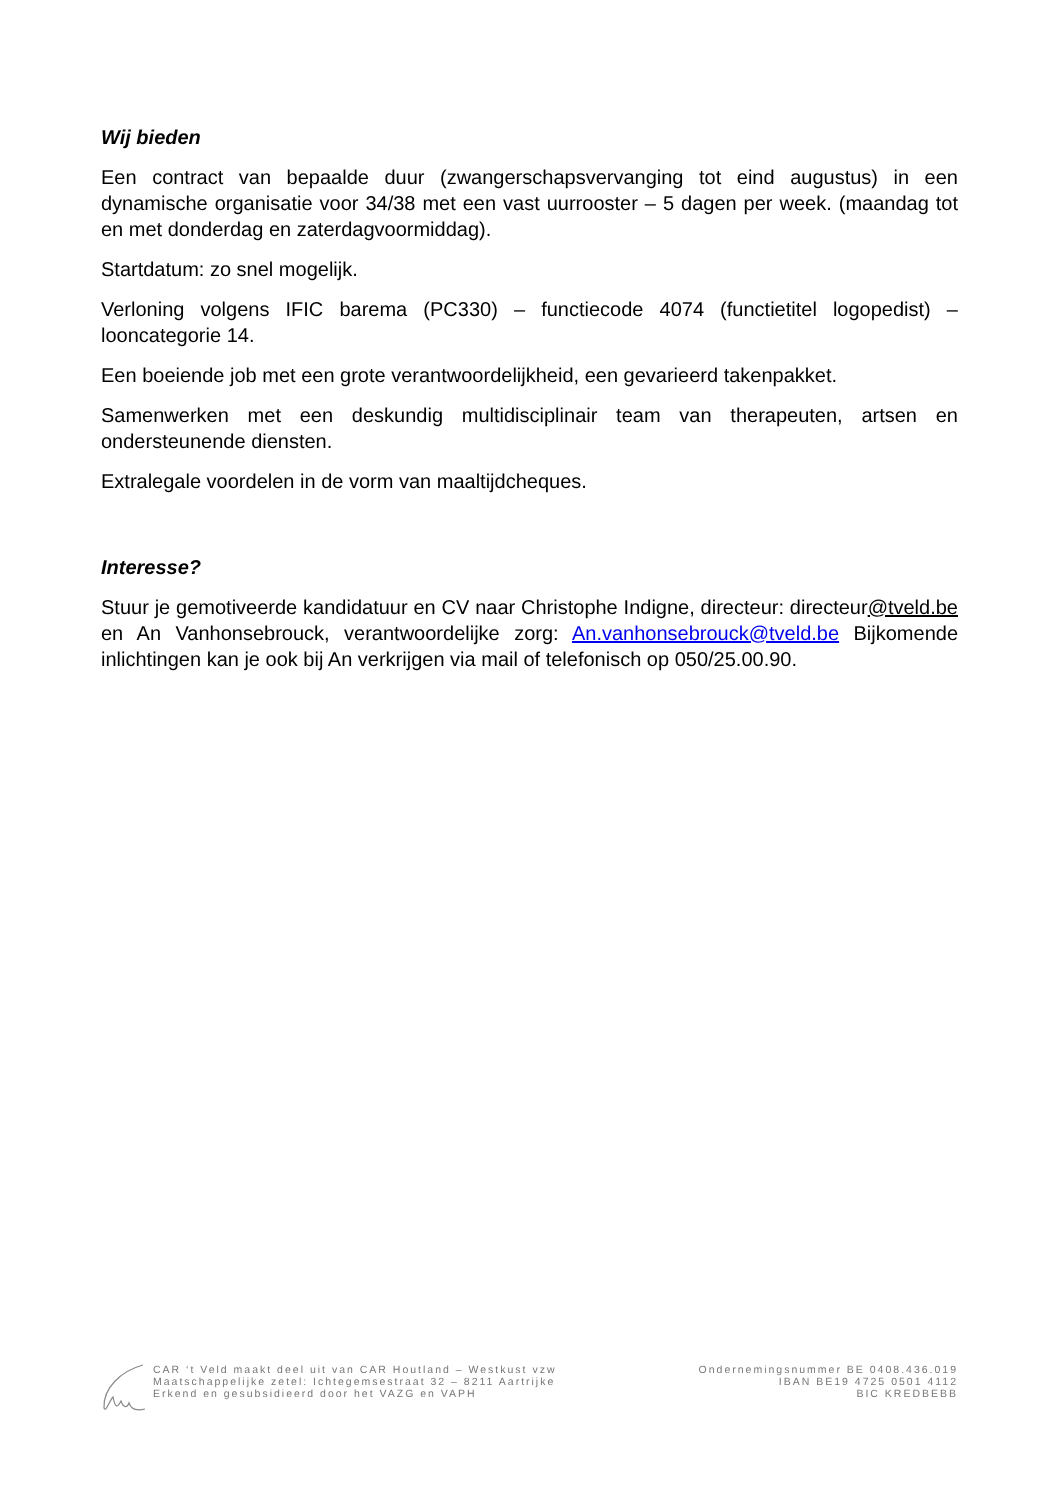Wij bieden
Een contract van bepaalde duur (zwangerschapsvervanging tot eind augustus) in een dynamische organisatie voor 34/38 met een vast uurrooster – 5 dagen per week. (maandag tot en met donderdag en zaterdagvoormiddag).
Startdatum: zo snel mogelijk.
Verloning volgens IFIC barema (PC330) – functiecode 4074 (functietitel logopedist) – looncategorie 14.
Een boeiende job met een grote verantwoordelijkheid, een gevarieerd takenpakket.
Samenwerken met een deskundig multidisciplinair team van therapeuten, artsen en ondersteunende diensten.
Extralegale voordelen in de vorm van maaltijdcheques.
Interesse?
Stuur je gemotiveerde kandidatuur en CV naar Christophe Indigne, directeur: directeur@tveld.be en An Vanhonsebrouck, verantwoordelijke zorg: An.vanhonsebrouck@tveld.be Bijkomende inlichtingen kan je ook bij An verkrijgen via mail of telefonisch op 050/25.00.90.
CAR ‘t Veld maakt deel uit van CAR Houtland – Westkust vzw
Maatschappelijke zetel: Ichtegemsestraat 32 – 8211 Aartrijke
Erkend en gesubsidieerd door het VAZG en VAPH
Ondernemingsnummer BE 0408.436.019
IBAN BE19 4725 0501 4112
BIC KREDBEBB